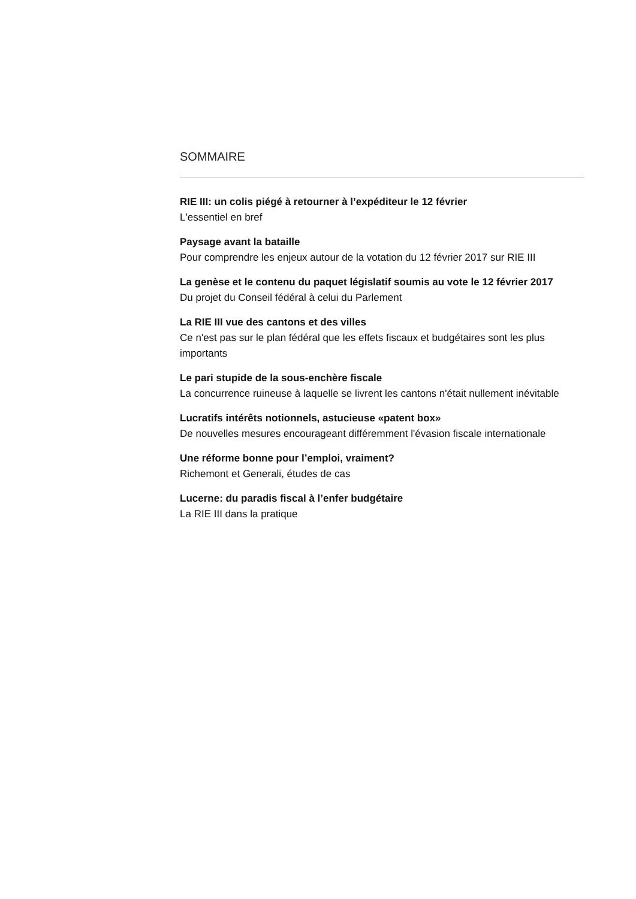SOMMAIRE
RIE III: un colis piégé à retourner à l’expéditeur le 12 février
L'essentiel en bref
Paysage avant la bataille
Pour comprendre les enjeux autour de la votation du 12 février 2017 sur RIE III
La genèse et le contenu du paquet législatif soumis au vote le 12 février 2017
Du projet du Conseil fédéral à celui du Parlement
La RIE III vue des cantons et des villes
Ce n'est pas sur le plan fédéral que les effets fiscaux et budgétaires sont les plus importants
Le pari stupide de la sous-enchère fiscale
La concurrence ruineuse à laquelle se livrent les cantons n'était nullement inévitable
Lucratifs intérêts notionnels, astucieuse «patent box»
De nouvelles mesures encourageant différemment l'évasion fiscale internationale
Une réforme bonne pour l’emploi, vraiment?
Richemont et Generali, études de cas
Lucerne: du paradis fiscal à l’enfer budgétaire
La RIE III dans la pratique